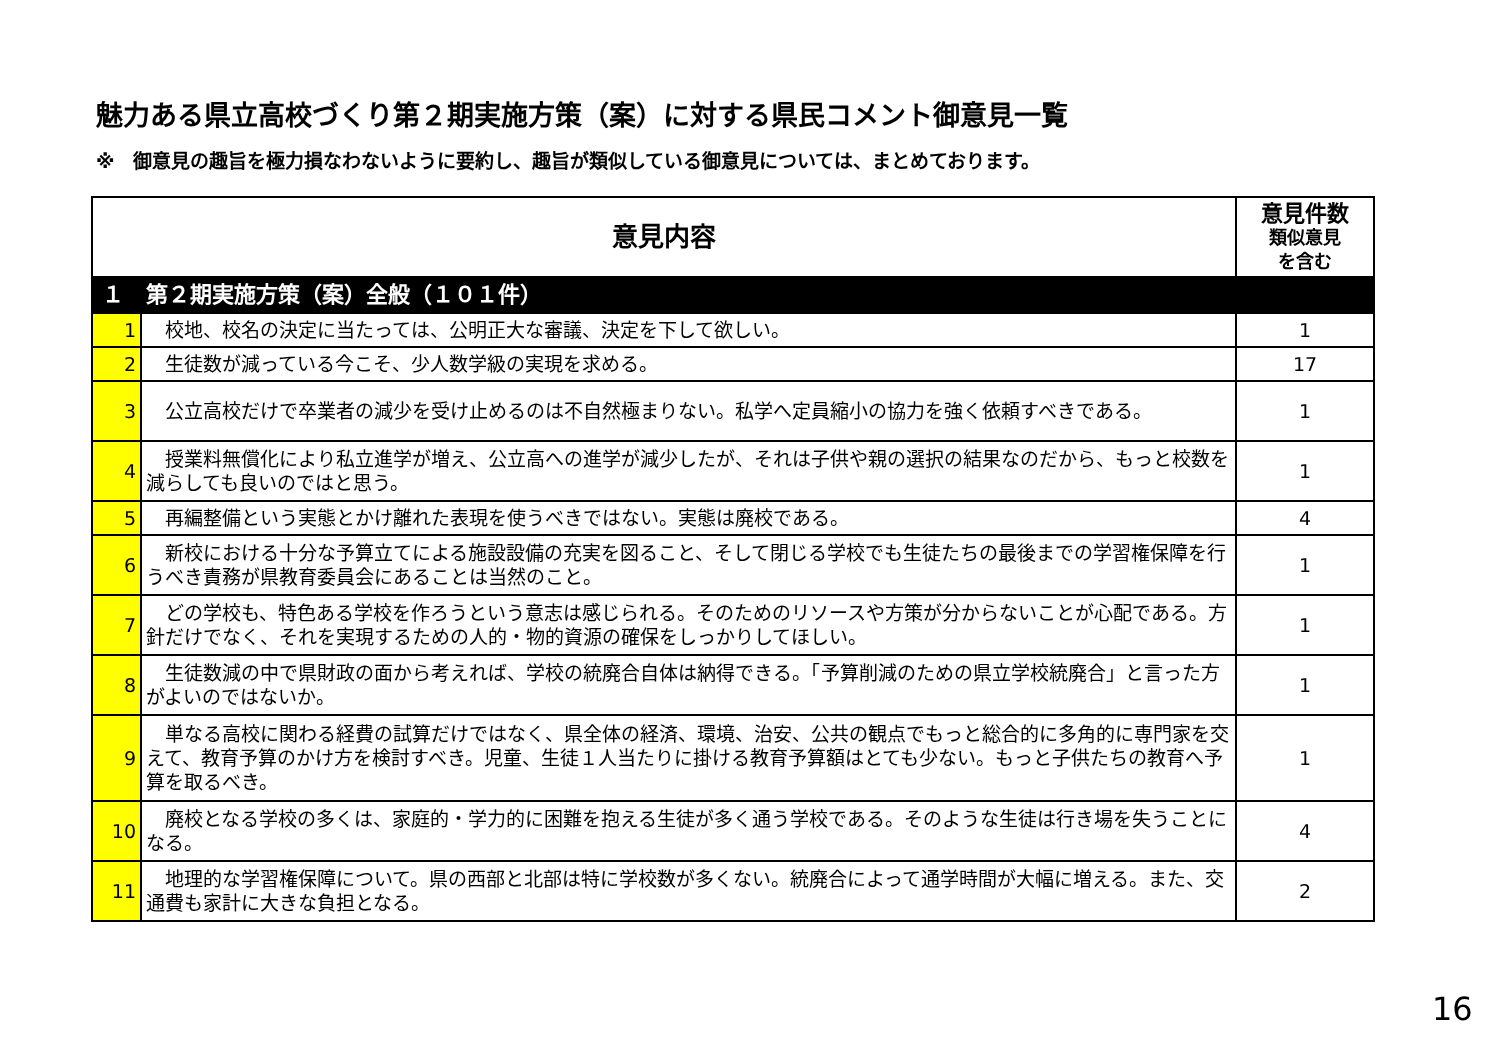魅力ある県立高校づくり第２期実施方策（案）に対する県民コメント御意見一覧
※　御意見の趣旨を極力損なわないように要約し、趣旨が類似している御意見については、まとめております。
| 意見内容 | | 意見件数 類似意見 を含む |
| --- | --- | --- |
| １ 第２期実施方策（案）全般（１０１件） | | |
| 1 | 校地、校名の決定に当たっては、公明正大な審議、決定を下して欲しい。 | 1 |
| 2 | 生徒数が減っている今こそ、少人数学級の実現を求める。 | 17 |
| 3 | 公立高校だけで卒業者の減少を受け止めるのは不自然極まりない。私学へ定員縮小の協力を強く依頼すべきである。 | 1 |
| 4 | 授業料無償化により私立進学が増え、公立高への進学が減少したが、それは子供や親の選択の結果なのだから、もっと校数を減らしても良いのではと思う。 | 1 |
| 5 | 再編整備という実態とかけ離れた表現を使うべきではない。実態は廃校である。 | 4 |
| 6 | 新校における十分な予算立てによる施設設備の充実を図ること、そして閉じる学校でも生徒たちの最後までの学習権保障を行うべき責務が県教育委員会にあることは当然のこと。 | 1 |
| 7 | どの学校も、特色ある学校を作ろうという意志は感じられる。そのためのリソースや方策が分からないことが心配である。方針だけでなく、それを実現するための人的・物的資源の確保をしっかりしてほしい。 | 1 |
| 8 | 生徒数減の中で県財政の面から考えれば、学校の統廃合自体は納得できる。「予算削減のための県立学校統廃合」と言った方がよいのではないか。 | 1 |
| 9 | 単なる高校に関わる経費の試算だけではなく、県全体の経済、環境、治安、公共の観点でもっと総合的に多角的に専門家を交えて、教育予算のかけ方を検討すべき。児童、生徒１人当たりに掛ける教育予算額はとても少ない。もっと子供たちの教育へ予算を取るべき。 | 1 |
| 10 | 廃校となる学校の多くは、家庭的・学力的に困難を抱える生徒が多く通う学校である。そのような生徒は行き場を失うことになる。 | 4 |
| 11 | 地理的な学習権保障について。県の西部と北部は特に学校数が多くない。統廃合によって通学時間が大幅に増える。また、交通費も家計に大きな負担となる。 | 2 |
16